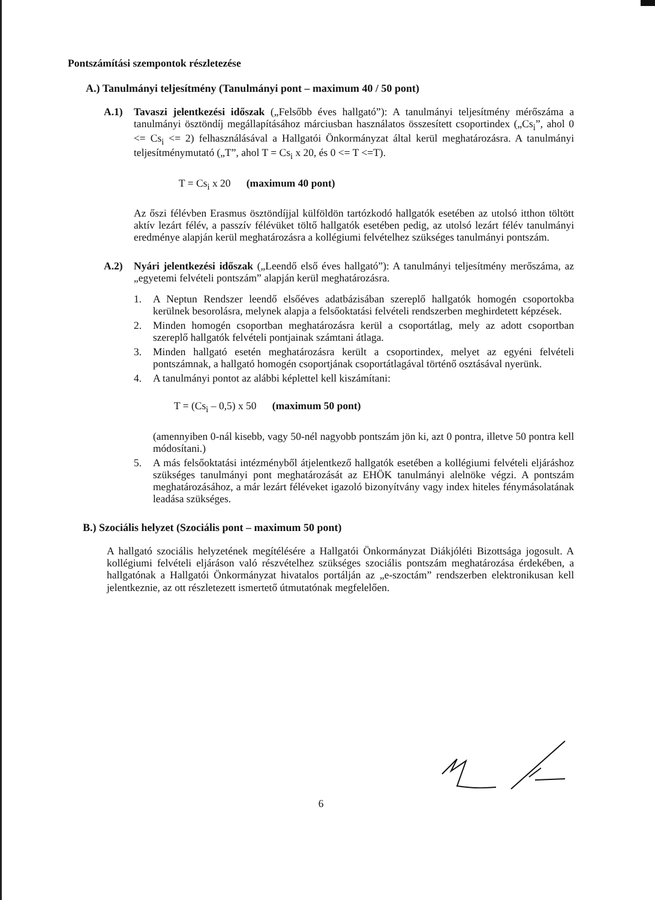Pontszámítási szempontok részletezése
A.) Tanulmányi teljesítmény (Tanulmányi pont – maximum 40 / 50 pont)
A.1) Tavaszi jelentkezési időszak („Felsőbb éves hallgató”): A tanulmányi teljesítmény mérőszáma a tanulmányi ösztöndíj megállapításához márciusban használatos összesített csoportindex („Cs<sub>i</sub>”, ahol 0 <= Cs<sub>i</sub> <= 2) felhasználásával a Hallgatói Önkormányzat által kerül meghatározásra. A tanulmányi teljesítménymutató („T”, ahol T = Cs<sub>i</sub> x 20, és 0 <= T <=T).
T = Cs<sub>i</sub> x 20 (maximum 40 pont)
Az őszi félévben Erasmus ösztöndíjjal külföldön tartózkodó hallgatók esetében az utolsó itthon töltött aktív lezárt félév, a passzív félévüket töltő hallgatók esetében pedig, az utolsó lezárt félév tanulmányi eredménye alapján kerül meghatározásra a kollégiumi felvételhez szükséges tanulmányi pontszám.
A.2) Nyári jelentkezési időszak („Leendő első éves hallgató”): A tanulmányi teljesítmény merőszáma, az „egyetemi felvételi pontszám” alapján kerül meghatározásra.
1. A Neptun Rendszer leendő elsőéves adatbázisában szereplő hallgatók homogén csoportokba kerülnek besorolásra, melynek alapja a felsőoktatási felvételi rendszerben meghirdetett képzések.
2. Minden homogén csoportban meghatározásra kerül a csoportátlag, mely az adott csoportban szereplő hallgatók felvételi pontjainak számtani átlaga.
3. Minden hallgató esetén meghatározásra került a csoportindex, melyet az egyéni felvételi pontszámnak, a hallgató homogén csoportjának csoportátlagával történő osztásával nyerünk.
4. A tanulmányi pontot az alábbi képlettel kell kiszámítani:
T = (Cs<sub>i</sub> – 0,5) x 50 (maximum 50 pont)
(amennyiben 0-nál kisebb, vagy 50-nél nagyobb pontszám jön ki, azt 0 pontra, illetve 50 pontra kell módosítani.)
5. A más felsőoktatási intézményből átjelentkező hallgatók esetében a kollégiumi felvételi eljáráshoz szükséges tanulmányi pont meghatározását az EHÖK tanulmányi alelnöke végzi. A pontszám meghatározásához, a már lezárt féléveket igazoló bizonyítvány vagy index hiteles fénymásolatának leadása szükséges.
B.) Szociális helyzet (Szociális pont – maximum 50 pont)
A hallgató szociális helyzetének megítélésére a Hallgatói Önkormányzat Diákjóléti Bizottsága jogosult. A kollégiumi felvételi eljáráson való részvételhez szükséges szociális pontszám meghatározása érdekében, a hallgatónak a Hallgatói Önkormányzat hivatalos portálján az „e-szoctám” rendszerben elektronikusan kell jelentkeznie, az ott részletezett ismertető útmutatónak megfelelően.
6